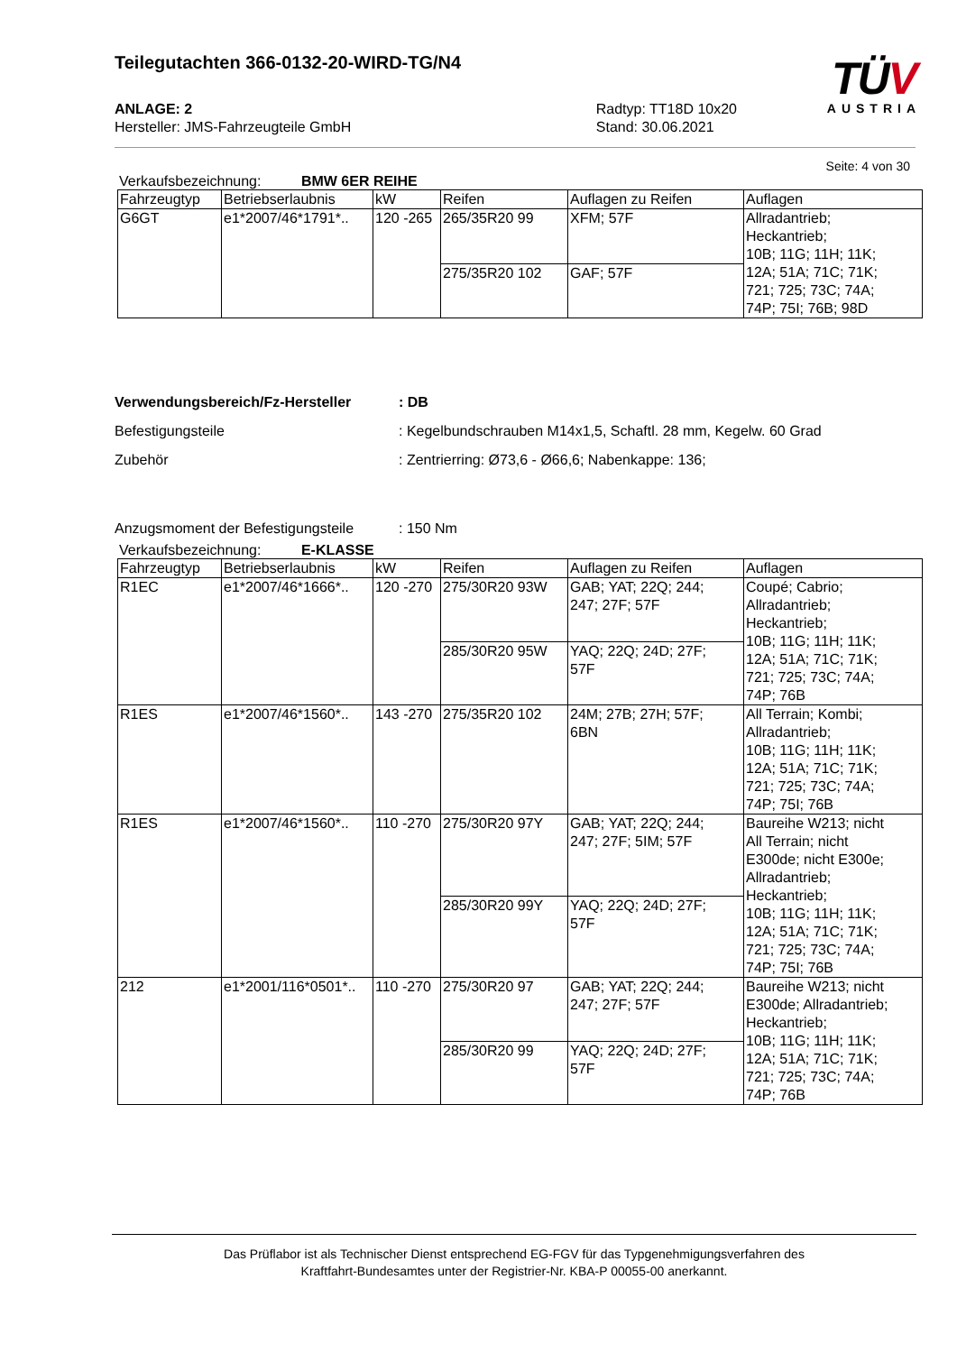Teilegutachten 366-0132-20-WIRD-TG/N4
TÜV
AUSTRIA
ANLAGE: 2
Hersteller: JMS-Fahrzeugteile GmbH
Radtyp: TT18D 10x20
Stand: 30.06.2021
Seite: 4 von 30
Verkaufsbezeichnung: BMW 6ER REIHE
| Fahrzeugtyp | Betriebserlaubnis | kW | Reifen | Auflagen zu Reifen | Auflagen |
| --- | --- | --- | --- | --- | --- |
| G6GT | e1*2007/46*1791*.. | 120 -265 | 265/35R20 99 | XFM; 57F | Allradantrieb; Heckantrieb; 10B; 11G; 11H; 11K; 12A; 51A; 71C; 71K; 721; 725; 73C; 74A; 74P; 75I; 76B; 98D |
| | | | 275/35R20 102 | GAF; 57F | |
Verwendungsbereich/Fz-Hersteller : DB
Befestigungsteile : Kegelbundschrauben M14x1,5, Schaftl. 28 mm, Kegelw. 60 Grad
Zubehör : Zentrierring: Ø73,6 - Ø66,6; Nabenkappe: 136;
Anzugsmoment der Befestigungsteile
: 150 Nm
Verkaufsbezeichnung: E-KLASSE
| Fahrzeugtyp | Betriebserlaubnis | kW | Reifen | Auflagen zu Reifen | Auflagen |
| --- | --- | --- | --- | --- | --- |
| R1EC | e1*2007/46*1666*.. | 120 -270 | 275/30R20 93W | GAB; YAT; 22Q; 244; 247; 27F; 57F | Coupé; Cabrio; Allradantrieb; Heckantrieb; 10B; 11G; 11H; 11K; 12A; 51A; 71C; 71K; 721; 725; 73C; 74A; 74P; 76B |
| | | | 285/30R20 95W | YAQ; 22Q; 24D; 27F; 57F | |
| R1ES | e1*2007/46*1560*.. | 143 -270 | 275/35R20 102 | 24M; 27B; 27H; 57F; 6BN | All Terrain; Kombi; Allradantrieb; 10B; 11G; 11H; 11K; 12A; 51A; 71C; 71K; 721; 725; 73C; 74A; 74P; 75I; 76B |
| R1ES | e1*2007/46*1560*.. | 110 -270 | 275/30R20 97Y | GAB; YAT; 22Q; 244; 247; 27F; 5IM; 57F | Baureihe W213; nicht All Terrain; nicht E300de; nicht E300e; Allradantrieb; Heckantrieb; 10B; 11G; 11H; 11K; 12A; 51A; 71C; 71K; 721; 725; 73C; 74A; 74P; 75I; 76B |
| | | | 285/30R20 99Y | YAQ; 22Q; 24D; 27F; 57F | |
| 212 | e1*2001/116*0501*.. | 110 -270 | 275/30R20 97 | GAB; YAT; 22Q; 244; 247; 27F; 57F | Baureihe W213; nicht E300de; Allradantrieb; Heckantrieb; 10B; 11G; 11H; 11K; 12A; 51A; 71C; 71K; 721; 725; 73C; 74A; 74P; 76B |
| | | | 285/30R20 99 | YAQ; 22Q; 24D; 27F; 57F | |
Das Prüflabor ist als Technischer Dienst entsprechend EG-FGV für das Typgenehmigungsverfahren des
Kraftfahrt-Bundesamtes unter der Registrier-Nr. KBA-P 00055-00 anerkannt.